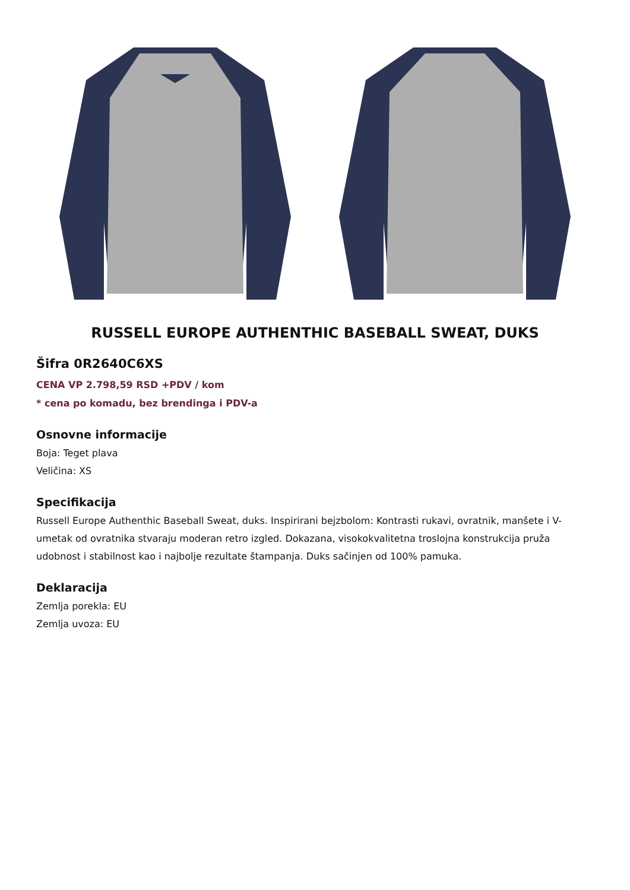RUSSELL EUROPE AUTHENTHIC BASEBALL SWEAT, DUKS
Šifra 0R2640C6XS
CENA VP 2.798,59 RSD +PDV / kom
* cena po komadu, bez brendinga i PDV-a
Osnovne informacije
Boja: Teget plava
Veličina: XS
Specifikacija
Russell Europe Authenthic Baseball Sweat, duks. Inspirirani bejzbolom: Kontrasti rukavi, ovratnik, manšete i V-umetak od ovratnika stvaraju moderan retro izgled. Dokazana, visokokvalitetna troslojna konstrukcija pruža udobnost i stabilnost kao i najbolje rezultate štampanja. Duks sačinjen od 100% pamuka.
Deklaracija
Zemlja porekla: EU
Zemlja uvoza: EU